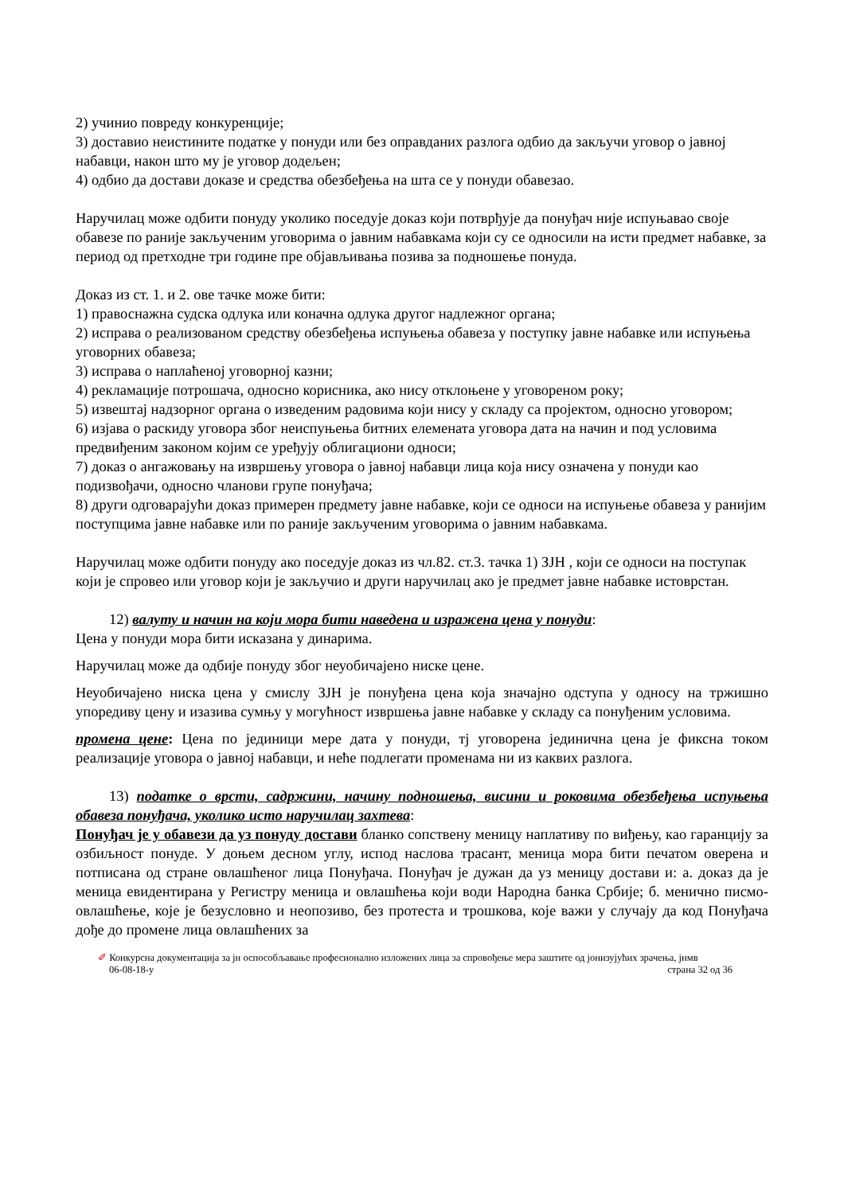2) учинио повреду конкуренције;
3) доставио неистините податке у понуди или без оправданих разлога одбио да закључи уговор о јавној набавци, након што му је уговор додељен;
4) одбио да достави доказе и средства обезбеђења на шта се у понуди обавезао.
Наручилац може одбити понуду уколико поседује доказ који потврђује да понуђач није испуњавао своје обавезе по раније закљученим уговорима о јавним набавкама који су се односили на исти предмет набавке, за период од претходне три године пре објављивања позива за подношење понуда.
Доказ из ст. 1. и 2. ове тачке може бити:
1) правоснажна судска одлука или коначна одлука другог надлежног органа;
2) исправа о реализованом средству обезбеђења испуњења обавеза у поступку јавне набавке или испуњења уговорних обавеза;
3) исправа о наплаћеној уговорној казни;
4) рекламације потрошача, односно корисника, ако нису отклоњене у уговореном року;
5) извештај надзорног органа о изведеним радовима који нису у складу са пројектом, односно уговором;
6) изјава о раскиду уговора због неиспуњења битних елемената уговора дата на начин и под условима предвиђеним законом којим се уређују облигациони односи;
7) доказ о ангажовању на извршењу уговора о јавној набавци лица која нису означена у понуди као подизвођачи, односно чланови групе понуђача;
8) други одговарајући доказ примерен предмету јавне набавке, који се односи на испуњење обавеза у ранијим поступцима јавне набавке или по раније закљученим уговорима о јавним набавкама.
Наручилац може одбити понуду ако поседује доказ из чл.82. ст.3. тачка 1) ЗЈН , који се односи на поступак који је спровео или уговор који је закључио и други наручилац ако је предмет јавне набавке истоврстан.
12) валуту и начин на који мора бити наведена и изражена цена у понуди:
Цена у понуди мора бити исказана у динарима.
Наручилац може да одбије понуду због неуобичајено ниске цене.
Неуобичајено ниска цена у смислу ЗЈН је понуђена цена која значајно одступа у односу на тржишно упоредиву цену и изазива сумњу у могућност извршења јавне набавке у складу са понуђеним условима.
промена цене: Цена по јединици мере дата у понуди, тј уговорена јединична цена је фиксна током реализације уговора о јавној набавци, и неће подлегати променама ни из каквих разлога.
13) податке о врсти, садржини, начину подношења, висини и роковима обезбеђења испуњења обавеза понуђача, уколико исто наручилац захтева:
Понуђач је у обавези да уз понуду достави бланко сопствену меницу наплативу по виђењу, као гаранцију за озбиљност понуде. У доњем десном углу, испод наслова трасант, меница мора бити печатом оверена и потписана од стране овлашћеног лица Понуђача. Понуђач је дужан да уз меницу достави и: а. доказ да је меница евидентирана у Регистру меница и овлашћења који води Народна банка Србије; б. менично писмо-овлашћење, које је безусловно и неопозиво, без протеста и трошкова, које важи у случају да код Понуђача дође до промене лица овлашћених за
✐ Конкурсна документација за јн оспособљавање професионално изложених лица за спровођење мера заштите од јонизујућих зрачења, јнмв
06-08-18-у страна 32 од 36